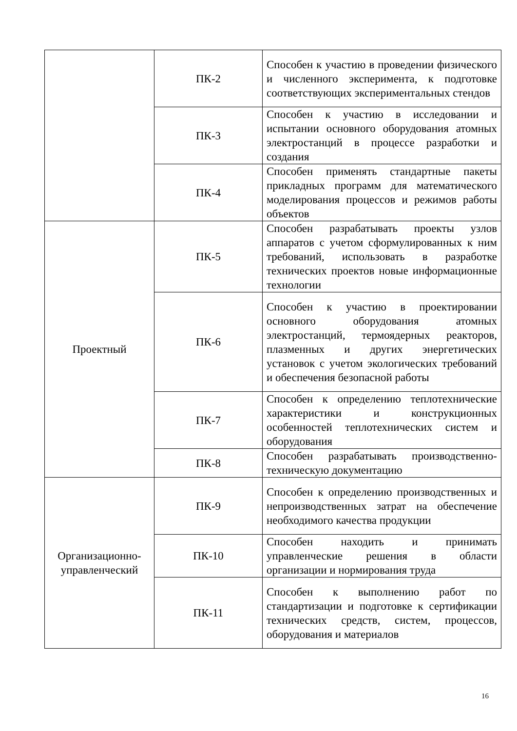| | ПК-2 | Способен к участию в проведении физического и численного эксперимента, к подготовке соответствующих экспериментальных стендов |
| | ПК-3 | Способен к участию в исследовании и испытании основного оборудования атомных электростанций в процессе разработки и создания |
| | ПК-4 | Способен применять стандартные пакеты прикладных программ для математического моделирования процессов и режимов работы объектов |
| Проектный | ПК-5 | Способен разрабатывать проекты узлов аппаратов с учетом сформулированных к ним требований, использовать в разработке технических проектов новые информационные технологии |
| | ПК-6 | Способен к участию в проектировании основного оборудования атомных электростанций, термоядерных реакторов, плазменных и других энергетических установок с учетом экологических требований и обеспечения безопасной работы |
| | ПК-7 | Способен к определению теплотехнические характеристики и конструкционных особенностей теплотехнических систем и оборудования |
| | ПК-8 | Способен разрабатывать производственно-техническую документацию |
| Организационно-управленческий | ПК-9 | Способен к определению производственных и непроизводственных затрат на обеспечение необходимого качества продукции |
| | ПК-10 | Способен находить и принимать управленческие решения в области организации и нормирования труда |
| | ПК-11 | Способен к выполнению работ по стандартизации и подготовке к сертификации технических средств, систем, процессов, оборудования и материалов |
16